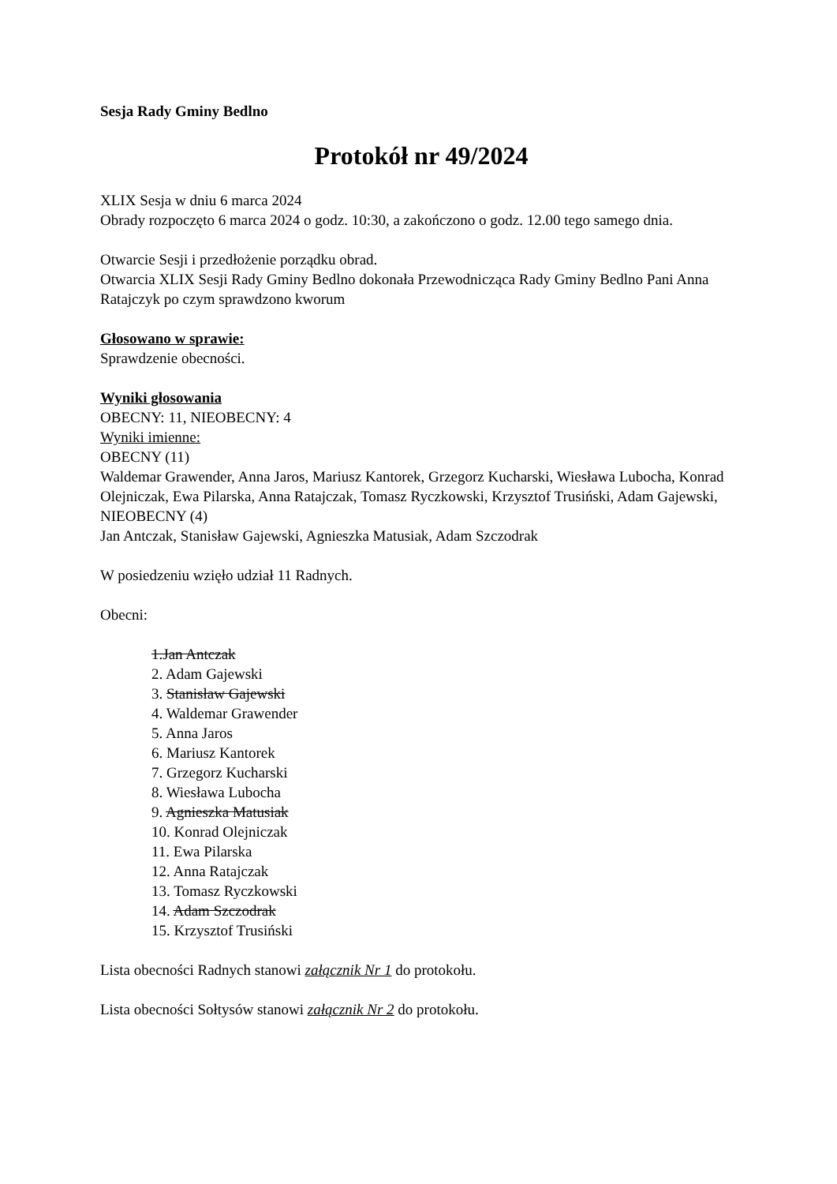Sesja Rady Gminy Bedlno
Protokół nr 49/2024
XLIX Sesja w dniu 6 marca 2024
Obrady rozpoczęto 6 marca 2024 o godz. 10:30, a zakończono o godz. 12.00 tego samego dnia.
Otwarcie Sesji i przedłożenie porządku obrad.
Otwarcia XLIX Sesji Rady Gminy Bedlno dokonała Przewodnicząca Rady Gminy Bedlno Pani Anna Ratajczyk po czym sprawdzono kworum
Głosowano w sprawie:
Sprawdzenie obecności.
Wyniki głosowania
OBECNY: 11, NIEOBECNY: 4
Wyniki imienne:
OBECNY (11)
Waldemar Grawender, Anna Jaros, Mariusz Kantorek, Grzegorz Kucharski, Wiesława Lubocha, Konrad Olejniczak, Ewa Pilarska, Anna Ratajczak, Tomasz Ryczkowski, Krzysztof Trusiński, Adam Gajewski,
NIEOBECNY (4)
Jan Antczak, Stanisław Gajewski, Agnieszka Matusiak, Adam Szczodrak
W posiedzeniu wzięło udział 11 Radnych.
Obecni:
1.Jan Antczak
2. Adam Gajewski
3. Stanisław Gajewski
4. Waldemar Grawender
5. Anna Jaros
6. Mariusz Kantorek
7. Grzegorz Kucharski
8. Wiesława Lubocha
9. Agnieszka Matusiak
10. Konrad Olejniczak
11. Ewa Pilarska
12. Anna Ratajczak
13. Tomasz Ryczkowski
14. Adam Szczodrak
15. Krzysztof Trusiński
Lista obecności Radnych stanowi załącznik Nr 1 do protokołu.
Lista obecności Sołtysów stanowi załącznik Nr 2 do protokołu.